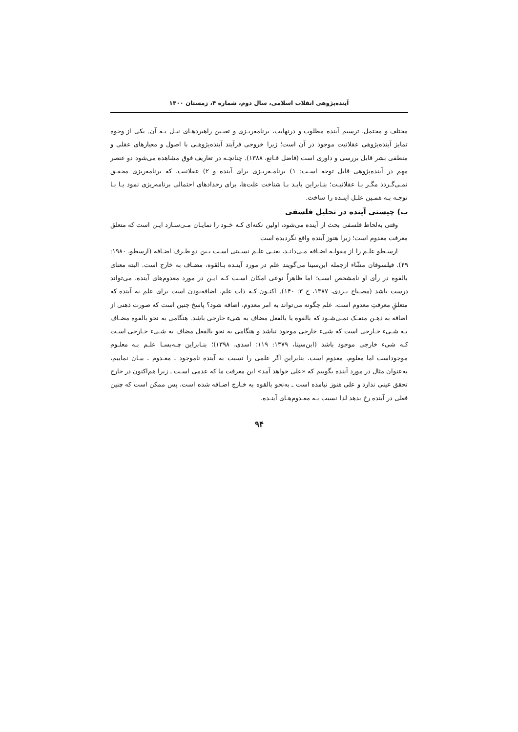آینده‌پژوهی انقلاب اسلامی، سال دوم، شماره ۴، زمستان ۱۴۰۰
مختلف و محتمل، ترسیم آینده مطلوب و درنهایت، برنامه‌ریـزی و تعیـین راهبردهـای نیـل بـه آن. یکی از وجوه تمایز آینده‌پژوهی عقلانیت موجود در آن است؛ زیرا خروجی فرآیند آینده‌پژوهـی با اصول و معیارهای عقلی و منطقی بشر قابل بررسی و داوری است (فاضل قـانع، ۱۳۸۸). چنانچـه در تعاریف فوق مشاهده می‌شود دو عنصر مهم در آینده‌پژوهی قابل توجه اسـت: ۱) برنامـه‌ریـزی برای آینده و ۲) عقلانیت، که برنامه‌ریزی محقـق نمـی‌گـردد مگـر بـا عقلانیـت؛ بنـابراین بایـد بـا شناخت علت‌ها، برای رخدادهای احتمالی برنامه‌ریزی نمود یـا بـا توجـه بـه همـین علـل آینـده را ساخت.
ب) چیستی آینده در تحلیل فلسفی
وقتی به‌لحاظ فلسفی بحث از آینده می‌شود، اولین نکته‌ای کـه خـود را نمایـان مـی‌سـازد ایـن است که متعلق معرفت معدوم است؛ زیرا هنوز آینده واقع نگردیده است
ارسـطو علـم را از مقولـه اضـافه مـی‌دانـد، یعنـی علـم نسـبتی اسـت بـین دو طـرف اضـافه (ارسطو، ۱۹۸۰: ۴۹). فیلسوفان مشّاء ازجمله ابن‌سینا می‌گویند علم در مورد آینـده بـالقوه، مضـاف به خارج است. البته معنای بالقوه در رأی او نامشخص است؛ اما ظاهراً نوعی امکان اسـت کـه ایـن در مورد معدوم‌های آینده، می‌تواند درست باشد (مصـباح یـزدی، ۱۳۸۷، ج ۳: ۱۴۰). اکنـون کـه ذات علم، اضافه‌بودن است برای علم به آینده که متعلقِ معرفتِ معدوم است، علم چگونه می‌تواند به امر معدوم، اضافه شود؟ پاسخ چنین است که صورت ذهنی از اضافه به ذهـن منفـک نمـی‌شـود که بالقوه یا بالفعل مضاف به شیء خارجی باشد. هنگامی به نحو بالقوه مضـاف بـه شـیء خـارجی است که شیء خارجی موجود نباشد و هنگامی به نحو بالفعل مضاف به شـیء خـارجی اسـت کـه شیء خارجی موجود باشد (ابن‌سینا، ۱۳۷۹: ۱۱۹؛ اسدی، ۱۳۹۸)؛ بنـابراین چـه‌بسـا علـم بـه معلـوم موجوداست اما معلوم، معدوم است، بنابراین اگر علمی را نسبت به آینده ناموجود ـ معـدوم ـ بیـان نماییم، به‌عنوان مثال در مورد آینده بگوییم که «علی خواهد آمد» این معرفت ما که عدمی اسـت ـ زیرا هم‌اکنون در خارج تحقق عینی ندارد و علی هنوز نیامده است ـ به‌نحو بالقوه به خـارج اضـافه شده است، پس ممکن است که چنین فعلی در آینده رخ بدهد لذا نسبت بـه معـدوم‌هـای آینـده،
۹۴